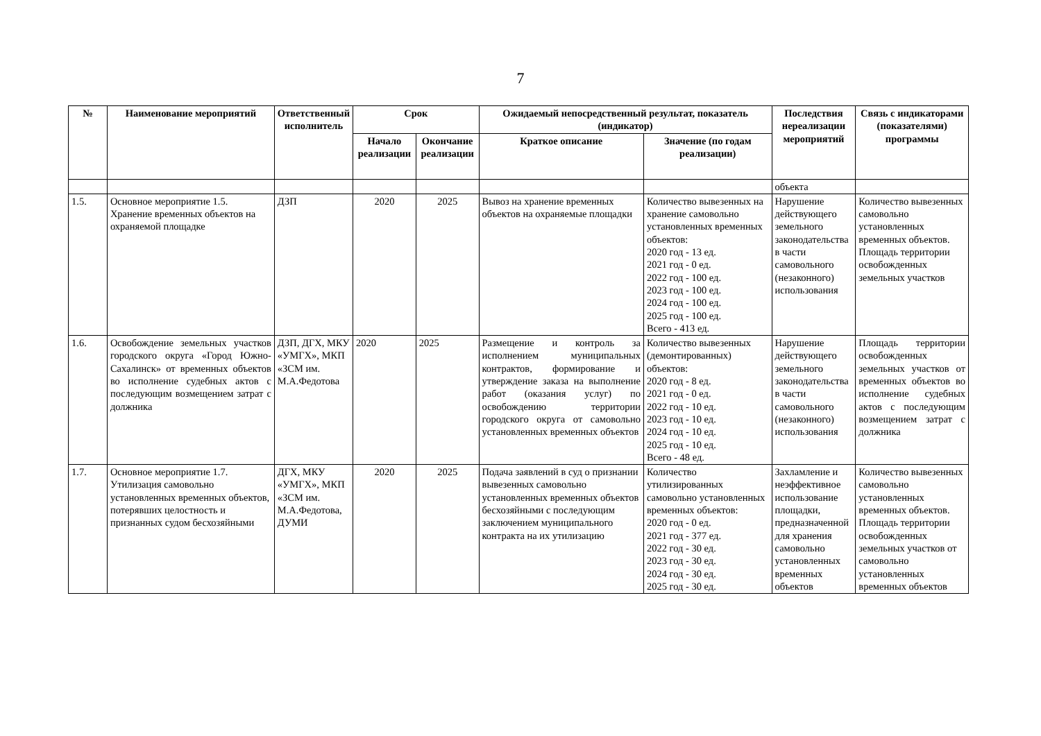7
| № | Наименование мероприятий | Ответственный исполнитель | Срок | | Ожидаемый непосредственный результат, показатель (индикатор) | | Последствия нереализации мероприятий | Связь с индикаторами (показателями) программы |
| --- | --- | --- | --- | --- | --- | --- | --- | --- |
| | | | Начало реализации | Окончание реализации | Краткое описание | Значение (по годам реализации) | | |
| | | | | | | | объекта | |
| 1.5. | Основное мероприятие 1.5. Хранение временных объектов на охраняемой площадке | ДЗП | 2020 | 2025 | Вывоз на хранение временных объектов на охраняемые площадки | Количество вывезенных на хранение самовольно установленных временных объектов: 2020 год - 13 ед. 2021 год - 0 ед. 2022 год - 100 ед. 2023 год - 100 ед. 2024 год - 100 ед. 2025 год - 100 ед. Всего - 413 ед. | Нарушение действующего земельного законодательства в части самовольного (незаконного) использования | Количество вывезенных самовольно установленных временных объектов. Площадь территории освобожденных земельных участков |
| 1.6. | Освобождение земельных участков городского округа «Город Южно-Сахалинск» от временных объектов во исполнение судебных актов с последующим возмещением затрат с должника | ДЗП, ДГХ, МКУ «УМГХ», МКП «ЗСМ им. М.А.Федотова | 2020 | 2025 | Размещение и контроль за исполнением муниципальных контрактов, формирование и утверждение заказа на выполнение работ (оказания услуг) по освобождению территории городского округа от самовольно установленных временных объектов | Количество вывезенных (демонтированных) объектов: 2020 год - 8 ед. 2021 год - 0 ед. 2022 год - 10 ед. 2023 год - 10 ед. 2024 год - 10 ед. 2025 год - 10 ед. Всего - 48 ед. | Нарушение действующего земельного законодательства в части самовольного (незаконного) использования | Площадь территории освобожденных земельных участков от временных объектов во исполнение судебных актов с последующим возмещением затрат с должника |
| 1.7. | Основное мероприятие 1.7. Утилизация самовольно установленных временных объектов, потерявших целостность и признанных судом бесхозяйными | ДГХ, МКУ «УМГХ», МКП «ЗСМ им. М.А.Федотова, ДУМИ | 2020 | 2025 | Подача заявлений в суд о признании вывезенных самовольно установленных временных объектов бесхозяйными с последующим заключением муниципального контракта на их утилизацию | Количество утилизированных самовольно установленных временных объектов: 2020 год - 0 ед. 2021 год - 377 ед. 2022 год - 30 ед. 2023 год - 30 ед. 2024 год - 30 ед. 2025 год - 30 ед. | Захламление и неэффективное использование площадки, предназначенной для хранения самовольно установленных временных объектов | Количество вывезенных самовольно установленных временных объектов. Площадь территории освобожденных земельных участков от самовольно установленных временных объектов |